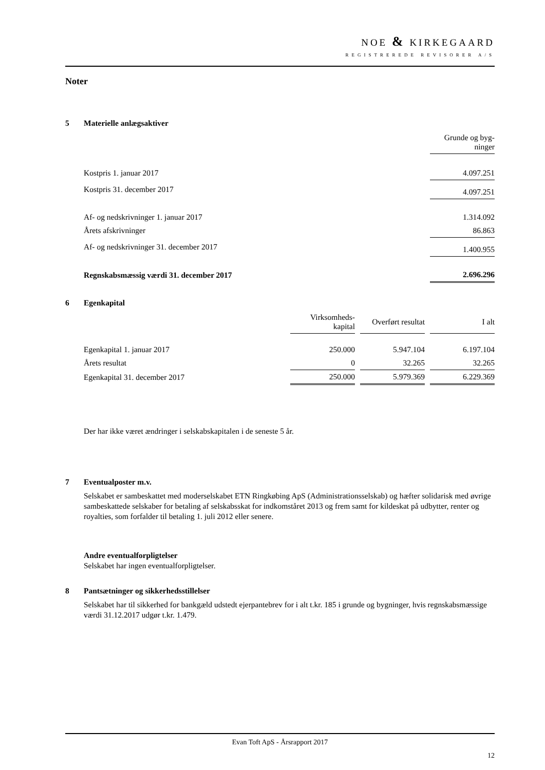NOE & KIRKEGAARD
REGISTREREDE REVISORER A/S
Noter
5 Materielle anlægsaktiver
| | Grunde og byg- ninger |
| Kostpris 1. januar 2017 | 4.097.251 |
| Kostpris 31. december 2017 | 4.097.251 |
| Af- og nedskrivninger 1. januar 2017 | 1.314.092 |
| Årets afskrivninger | 86.863 |
| Af- og nedskrivninger 31. december 2017 | 1.400.955 |
| Regnskabsmæssig værdi 31. december 2017 | 2.696.296 |
6 Egenkapital
| | Virksomheds- kapital | | Overført resultat | | I alt |
| Egenkapital 1. januar 2017 | 250.000 | | 5.947.104 | | 6.197.104 |
| Årets resultat | 0 | | 32.265 | | 32.265 |
| Egenkapital 31. december 2017 | 250.000 | | 5.979.369 | | 6.229.369 |
Der har ikke været ændringer i selskabskapitalen i de seneste 5 år.
7 Eventualposter m.v.
Selskabet er sambeskattet med moderselskabet ETN Ringkøbing ApS (Administrationsselskab) og hæfter solidarisk med øvrige sambeskattede selskaber for betaling af selskabsskat for indkomståret 2013 og frem samt for kildeskat på udbytter, renter og royalties, som forfalder til betaling 1. juli 2012 eller senere.
Andre eventualforpligtelser
Selskabet har ingen eventualforpligtelser.
8 Pantsætninger og sikkerhedsstillelser
Selskabet har til sikkerhed for bankgæld udstedt ejerpantebrev for i alt t.kr. 185 i grunde og bygninger, hvis regnskabsmæssige værdi 31.12.2017 udgør t.kr. 1.479.
Evan Toft ApS - Årsrapport 2017
12